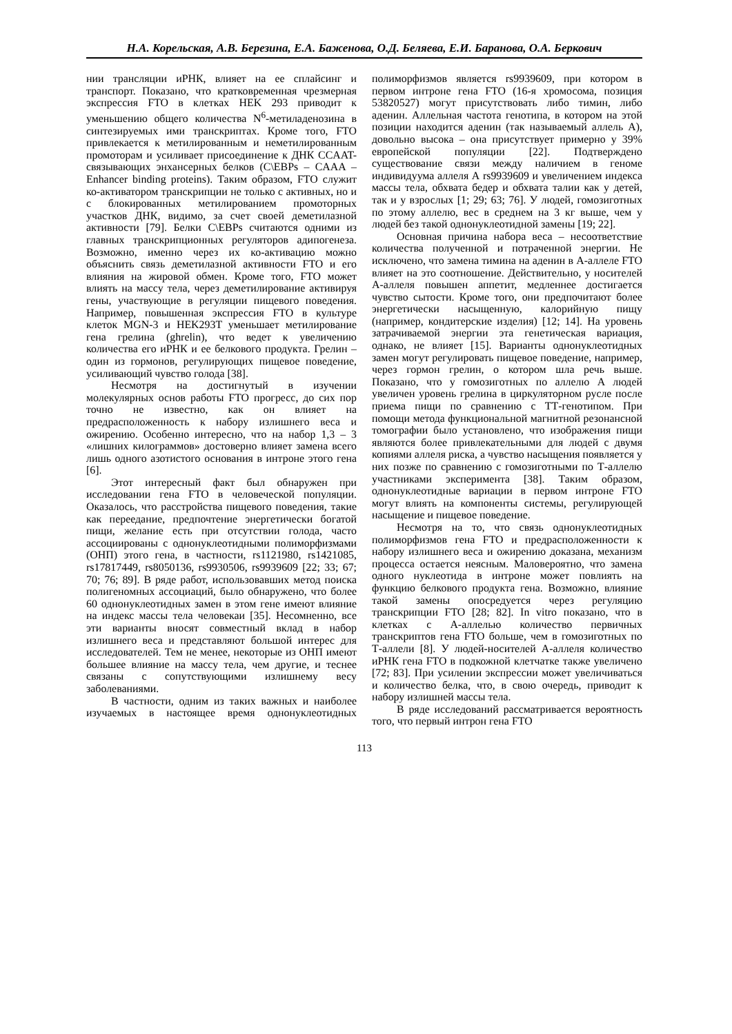Н.А. Корельская, А.В. Березина, Е.А. Баженова, О.Д. Беляева, Е.И. Баранова, О.А. Беркович
нии трансляции иРНК, влияет на ее сплайсинг и транспорт. Показано, что кратковременная чрезмерная экспрессия FTO в клетках HEK 293 приводит к уменьшению общего количества N<sup>6</sup>-метиладенозина в синтезируемых ими транскриптах. Кроме того, FTO привлекается к метилированным и неметилированным промоторам и усиливает присоединение к ДНК CCAAT-связывающих энхансерных белков (C\EBPs – CAAA – Enhancer binding proteins). Таким образом, FTO служит ко-активатором транскрипции не только с активных, но и с блокированных метилированием промоторных участков ДНК, видимо, за счет своей деметилазной активности [79]. Белки C\EBPs считаются одними из главных транскрипционных регуляторов адипогенеза. Возможно, именно через их ко-активацию можно объяснить связь деметилазной активности FTO и его влияния на жировой обмен. Кроме того, FTO может влиять на массу тела, через деметилирование активируя гены, участвующие в регуляции пищевого поведения. Например, повышенная экспрессия FTO в культуре клеток MGN-3 и HEK293T уменьшает метилирование гена грелина (ghrelin), что ведет к увеличению количества его иРНК и ее белкового продукта. Грелин – один из гормонов, регулирующих пищевое поведение, усиливающий чувство голода [38].
Несмотря на достигнутый в изучении молекулярных основ работы FTO прогресс, до сих пор точно не известно, как он влияет на предрасположенность к набору излишнего веса и ожирению. Особенно интересно, что на набор 1,3 – 3 «лишних килограммов» достоверно влияет замена всего лишь одного азотистого основания в интроне этого гена [6].
Этот интересный факт был обнаружен при исследовании гена FTO в человеческой популяции. Оказалось, что расстройства пищевого поведения, такие как переедание, предпочтение энергетически богатой пищи, желание есть при отсутствии голода, часто ассоциированы с однонуклеотидными полиморфизмами (ОНП) этого гена, в частности, rs1121980, rs1421085, rs17817449, rs8050136, rs9930506, rs9939609 [22; 33; 67; 70; 76; 89]. В ряде работ, использовавших метод поиска полигеномных ассоциаций, было обнаружено, что более 60 однонуклеотидных замен в этом гене имеют влияние на индекс массы тела человекаи [35]. Несомненно, все эти варианты вносят совместный вклад в набор излишнего веса и представляют большой интерес для исследователей. Тем не менее, некоторые из ОНП имеют большее влияние на массу тела, чем другие, и теснее связаны с сопутствующими излишнему весу заболеваниями.
В частности, одним из таких важных и наиболее изучаемых в настоящее время однонуклеотидных полиморфизмов является rs9939609, при котором в первом интроне гена FTO (16-я хромосома, позиция 53820527) могут присутствовать либо тимин, либо аденин. Аллельная частота генотипа, в котором на этой позиции находится аденин (так называемый аллель А), довольно высока – она присутствует примерно у 39% европейской популяции [22]. Подтверждено существование связи между наличием в геноме индивидуума аллеля А rs9939609 и увеличением индекса массы тела, обхвата бедер и обхвата талии как у детей, так и у взрослых [1; 29; 63; 76]. У людей, гомозиготных по этому аллелю, вес в среднем на 3 кг выше, чем у людей без такой однонуклеотидной замены [19; 22].
Основная причина набора веса – несоответствие количества полученной и потраченной энергии. Не исключено, что замена тимина на аденин в А-аллеле FTO влияет на это соотношение. Действительно, у носителей А-аллеля повышен аппетит, медленнее достигается чувство сытости. Кроме того, они предпочитают более энергетически насыщенную, калорийную пищу (например, кондитерские изделия) [12; 14]. На уровень затрачиваемой энергии эта генетическая вариация, однако, не влияет [15]. Варианты однонуклеотидных замен могут регулировать пищевое поведение, например, через гормон грелин, о котором шла речь выше. Показано, что у гомозиготных по аллелю А людей увеличен уровень грелина в циркуляторном русле после приема пищи по сравнению с ТТ-генотипом. При помощи метода функциональной магнитной резонансной томографии было установлено, что изображения пищи являются более привлекательными для людей с двумя копиями аллеля риска, а чувство насыщения появляется у них позже по сравнению с гомозиготными по Т-аллелю участниками эксперимента [38]. Таким образом, однонуклеотидные вариации в первом интроне FTO могут влиять на компоненты системы, регулирующей насыщение и пищевое поведение.
Несмотря на то, что связь однонуклеотидных полиморфизмов гена FTO и предрасположенности к набору излишнего веса и ожирению доказана, механизм процесса остается неясным. Маловероятно, что замена одного нуклеотида в интроне может повлиять на функцию белкового продукта гена. Возможно, влияние такой замены опосредуется через регуляцию транскрипции FTO [28; 82]. In vitro показано, что в клетках с А-аллелью количество первичных транскриптов гена FTO больше, чем в гомозиготных по Т-аллели [8]. У людей-носителей А-аллеля количество иРНК гена FTO в подкожной клетчатке также увеличено [72; 83]. При усилении экспрессии может увеличиваться и количество белка, что, в свою очередь, приводит к набору излишней массы тела.
В ряде исследований рассматривается вероятность того, что первый интрон гена FTO
113